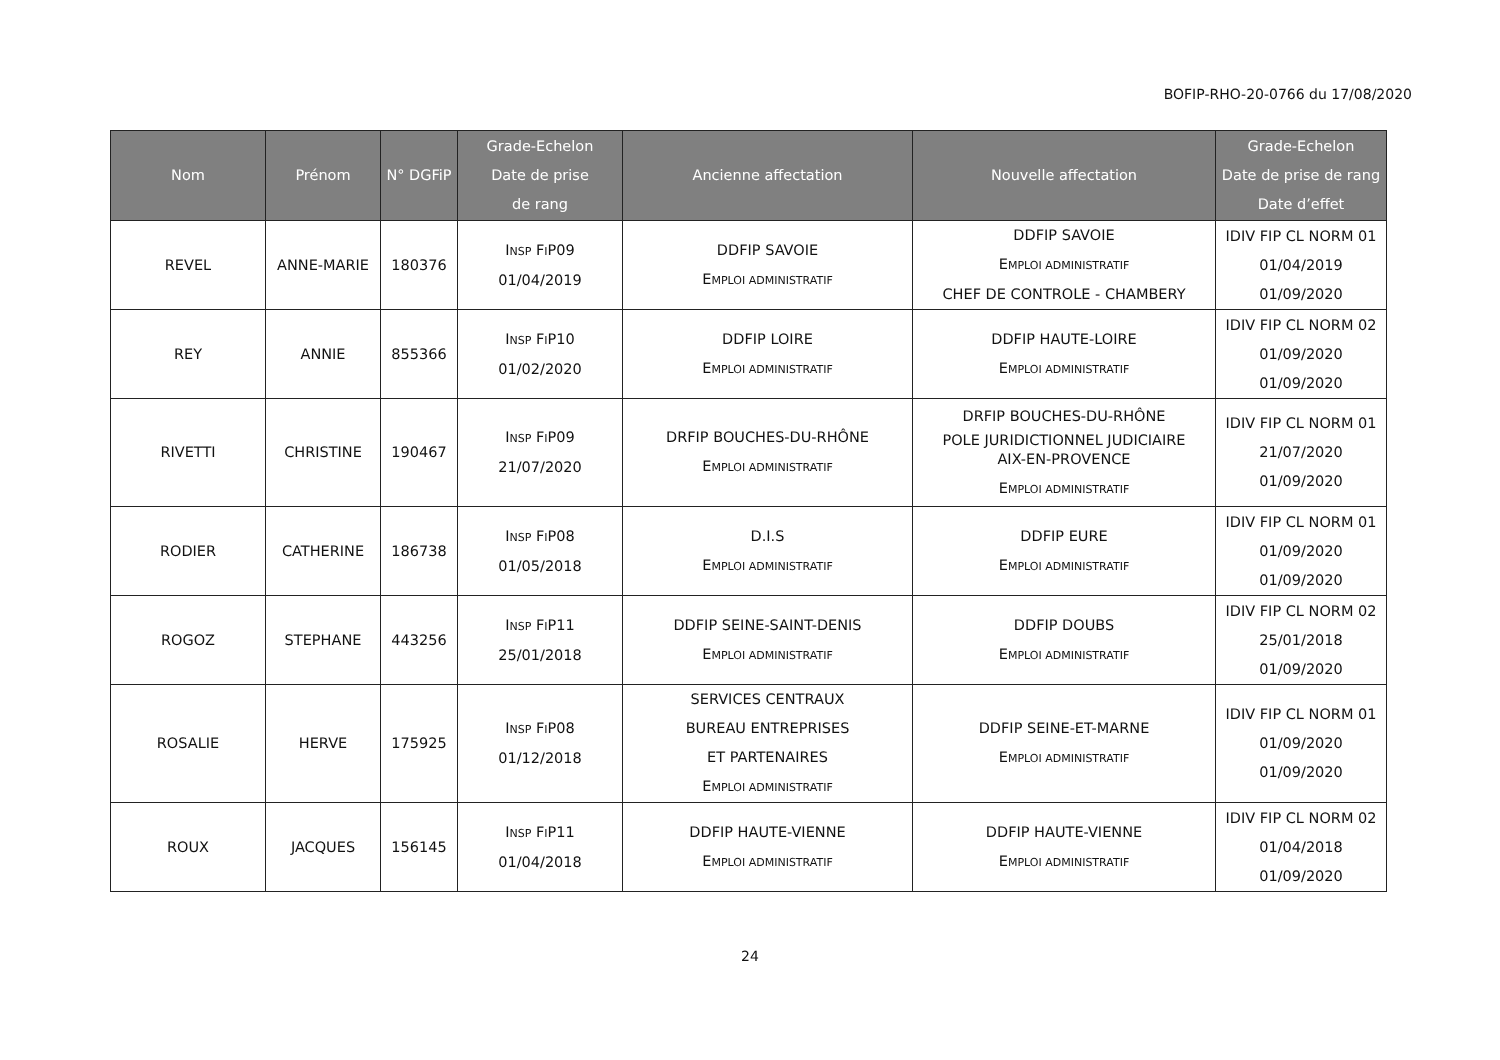BOFIP-RHO-20-0766 du 17/08/2020
| Nom | Prénom | N° DGFiP | Grade-Echelon Date de prise de rang | Ancienne affectation | Nouvelle affectation | Grade-Echelon Date de prise de rang Date d’effet |
| --- | --- | --- | --- | --- | --- | --- |
| REVEL | ANNE-MARIE | 180376 | I NSP F I P09 01/04/2019 | DDFIP SAVOIE E MPLOI ADMINISTRATIF | DDFIP SAVOIE E MPLOI ADMINISTRATIF CHEF DE CONTROLE - CHAMBERY | IDIV FIP CL NORM 01 01/04/2019 01/09/2020 |
| REY | ANNIE | 855366 | I NSP F I P10 01/02/2020 | DDFIP LOIRE E MPLOI ADMINISTRATIF | DDFIP HAUTE-LOIRE E MPLOI ADMINISTRATIF | IDIV FIP CL NORM 02 01/09/2020 01/09/2020 |
| RIVETTI | CHRISTINE | 190467 | I NSP F I P09 21/07/2020 | DRFIP BOUCHES-DU-RHÔNE E MPLOI ADMINISTRATIF | DRFIP BOUCHES-DU-RHÔNE POLE JURIDICTIONNEL JUDICIAIRE AIX-EN-PROVENCE E MPLOI ADMINISTRATIF | IDIV FIP CL NORM 01 21/07/2020 01/09/2020 |
| RODIER | CATHERINE | 186738 | I NSP F I P08 01/05/2018 | D.I.S E MPLOI ADMINISTRATIF | DDFIP EURE E MPLOI ADMINISTRATIF | IDIV FIP CL NORM 01 01/09/2020 01/09/2020 |
| ROGOZ | STEPHANE | 443256 | I NSP F I P11 25/01/2018 | DDFIP SEINE-SAINT-DENIS E MPLOI ADMINISTRATIF | DDFIP DOUBS E MPLOI ADMINISTRATIF | IDIV FIP CL NORM 02 25/01/2018 01/09/2020 |
| ROSALIE | HERVE | 175925 | I NSP F I P08 01/12/2018 | SERVICES CENTRAUX BUREAU ENTREPRISES ET PARTENAIRES E MPLOI ADMINISTRATIF | DDFIP SEINE-ET-MARNE E MPLOI ADMINISTRATIF | IDIV FIP CL NORM 01 01/09/2020 01/09/2020 |
| ROUX | JACQUES | 156145 | I NSP F I P11 01/04/2018 | DDFIP HAUTE-VIENNE E MPLOI ADMINISTRATIF | DDFIP HAUTE-VIENNE E MPLOI ADMINISTRATIF | IDIV FIP CL NORM 02 01/04/2018 01/09/2020 |
24